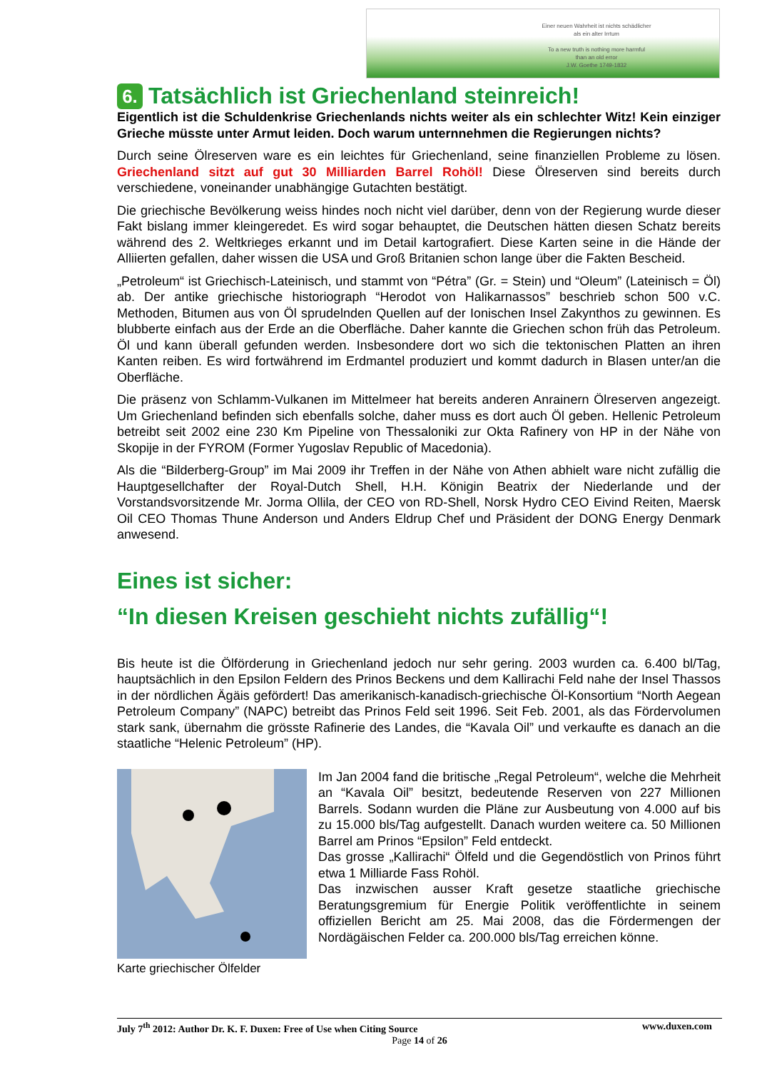Einer neuen Wahrheit ist nichts schädlicher
als ein alter Irrtum
To a new truth is nothing more harmful
than an old error
J.W. Goethe 1749-1832
6. Tatsächlich ist Griechenland steinreich!
Eigentlich ist die Schuldenkrise Griechenlands nichts weiter als ein schlechter Witz! Kein einziger Grieche müsste unter Armut leiden. Doch warum unternnehmen die Regierungen nichts?
Durch seine Ölreserven ware es ein leichtes für Griechenland, seine finanziellen Probleme zu lösen. Griechenland sitzt auf gut 30 Milliarden Barrel Rohöl! Diese Ölreserven sind bereits durch verschiedene, voneinander unabhängige Gutachten bestätigt.
Die griechische Bevölkerung weiss hindes noch nicht viel darüber, denn von der Regierung wurde dieser Fakt bislang immer kleingeredet. Es wird sogar behauptet, die Deutschen hätten diesen Schatz bereits während des 2. Weltkrieges erkannt und im Detail kartografiert. Diese Karten seine in die Hände der Alliierten gefallen, daher wissen die USA und Groß Britanien schon lange über die Fakten Bescheid.
„Petroleum“ ist Griechisch-Lateinisch, und stammt von “Pétra” (Gr. = Stein) und “Oleum” (Lateinisch = Öl) ab. Der antike griechische historiograph “Herodot von Halikarnassos” beschrieb schon 500 v.C. Methoden, Bitumen aus von Öl sprudelnden Quellen auf der Ionischen Insel Zakynthos zu gewinnen. Es blubberte einfach aus der Erde an die Oberfläche. Daher kannte die Griechen schon früh das Petroleum. Öl und kann überall gefunden werden. Insbesondere dort wo sich die tektonischen Platten an ihren Kanten reiben. Es wird fortwährend im Erdmantel produziert und kommt dadurch in Blasen unter/an die Oberfläche.
Die präsenz von Schlamm-Vulkanen im Mittelmeer hat bereits anderen Anrainern Ölreserven angezeigt. Um Griechenland befinden sich ebenfalls solche, daher muss es dort auch Öl geben. Hellenic Petroleum betreibt seit 2002 eine 230 Km Pipeline von Thessaloniki zur Okta Rafinery von HP in der Nähe von Skopije in der FYROM (Former Yugoslav Republic of Macedonia).
Als die “Bilderberg-Group” im Mai 2009 ihr Treffen in der Nähe von Athen abhielt ware nicht zufällig die Hauptgesellchafter der Royal-Dutch Shell, H.H. Königin Beatrix der Niederlande und der Vorstandsvorsitzende Mr. Jorma Ollila, der CEO von RD-Shell, Norsk Hydro CEO Eivind Reiten, Maersk Oil CEO Thomas Thune Anderson und Anders Eldrup Chef und Präsident der DONG Energy Denmark anwesend.
Eines ist sicher:
“In diesen Kreisen geschieht nichts zufällig“!
Bis heute ist die Ölförderung in Griechenland jedoch nur sehr gering. 2003 wurden ca. 6.400 bl/Tag, hauptsächlich in den Epsilon Feldern des Prinos Beckens und dem Kallirachi Feld nahe der Insel Thassos in der nördlichen Ägäis gefördert! Das amerikanisch-kanadisch-griechische Öl-Konsortium “North Aegean Petroleum Company” (NAPC) betreibt das Prinos Feld seit 1996. Seit Feb. 2001, als das Fördervolumen stark sank, übernahm die grösste Rafinerie des Landes, die “Kavala Oil” und verkaufte es danach an die staatliche “Helenic Petroleum” (HP).
Karte griechischer Ölfelder
Im Jan 2004 fand die britische „Regal Petroleum“, welche die Mehrheit an “Kavala Oil” besitzt, bedeutende Reserven von 227 Millionen Barrels. Sodann wurden die Pläne zur Ausbeutung von 4.000 auf bis zu 15.000 bls/Tag aufgestellt. Danach wurden weitere ca. 50 Millionen Barrel am Prinos “Epsilon” Feld entdeckt.
Das grosse „Kallirachi“ Ölfeld und die Gegendöstlich von Prinos führt etwa 1 Milliarde Fass Rohöl.
Das inzwischen ausser Kraft gesetze staatliche griechische Beratungsgremium für Energie Politik veröffentlichte in seinem offiziellen Bericht am 25. Mai 2008, das die Fördermengen der Nordägäischen Felder ca. 200.000 bls/Tag erreichen könne.
July 7<sup>th</sup> 2012: Author Dr. K. F. Duxen: Free of Use when Citing Source www.duxen.com
Page 14 of 26